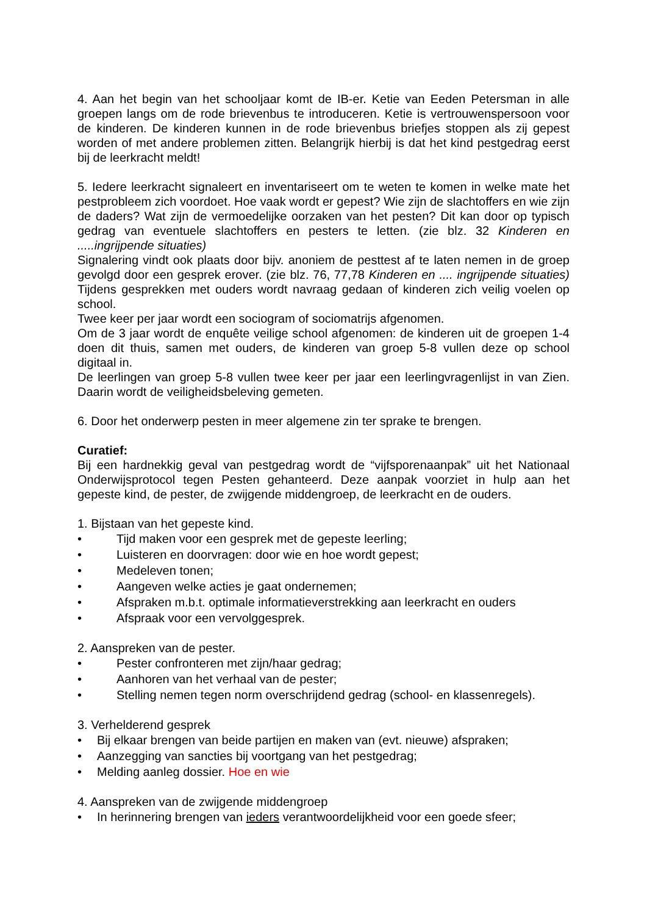4. Aan het begin van het schooljaar komt de IB-er. Ketie van Eeden Petersman in alle groepen langs om de rode brievenbus te introduceren. Ketie is vertrouwenspersoon voor de kinderen. De kinderen kunnen in de rode brievenbus briefjes stoppen als zij gepest worden of met andere problemen zitten. Belangrijk hierbij is dat het kind pestgedrag eerst bij de leerkracht meldt!
5. Iedere leerkracht signaleert en inventariseert om te weten te komen in welke mate het pestprobleem zich voordoet. Hoe vaak wordt er gepest? Wie zijn de slachtoffers en wie zijn de daders? Wat zijn de vermoedelijke oorzaken van het pesten? Dit kan door op typisch gedrag van eventuele slachtoffers en pesters te letten. (zie blz. 32 Kinderen en .....ingrijpende situaties)
Signalering vindt ook plaats door bijv. anoniem de pesttest af te laten nemen in de groep gevolgd door een gesprek erover. (zie blz. 76, 77,78 Kinderen en .... ingrijpende situaties) Tijdens gesprekken met ouders wordt navraag gedaan of kinderen zich veilig voelen op school.
Twee keer per jaar wordt een sociogram of sociomatrijs afgenomen.
Om de 3 jaar wordt de enquête veilige school afgenomen: de kinderen uit de groepen 1-4 doen dit thuis, samen met ouders, de kinderen van groep 5-8 vullen deze op school digitaal in.
De leerlingen van groep 5-8 vullen twee keer per jaar een leerlingvragenlijst in van Zien. Daarin wordt de veiligheidsbeleving gemeten.
6. Door het onderwerp pesten in meer algemene zin ter sprake te brengen.
Curatief:
Bij een hardnekkig geval van pestgedrag wordt de “vijfsporenaanpak” uit het Nationaal Onderwijsprotocol tegen Pesten gehanteerd. Deze aanpak voorziet in hulp aan het gepeste kind, de pester, de zwijgende middengroep, de leerkracht en de ouders.
1. Bijstaan van het gepeste kind.
• Tijd maken voor een gesprek met de gepeste leerling;
• Luisteren en doorvragen: door wie en hoe wordt gepest;
• Medeleven tonen;
• Aangeven welke acties je gaat ondernemen;
• Afspraken m.b.t. optimale informatieverstrekking aan leerkracht en ouders
• Afspraak voor een vervolggesprek.
2. Aanspreken van de pester.
• Pester confronteren met zijn/haar gedrag;
• Aanhoren van het verhaal van de pester;
• Stelling nemen tegen norm overschrijdend gedrag (school- en klassenregels).
3. Verhelderend gesprek
• Bij elkaar brengen van beide partijen en maken van (evt. nieuwe) afspraken;
• Aanzegging van sancties bij voortgang van het pestgedrag;
• Melding aanleg dossier. Hoe en wie
4. Aanspreken van de zwijgende middengroep
• In herinnering brengen van ieders verantwoordelijkheid voor een goede sfeer;